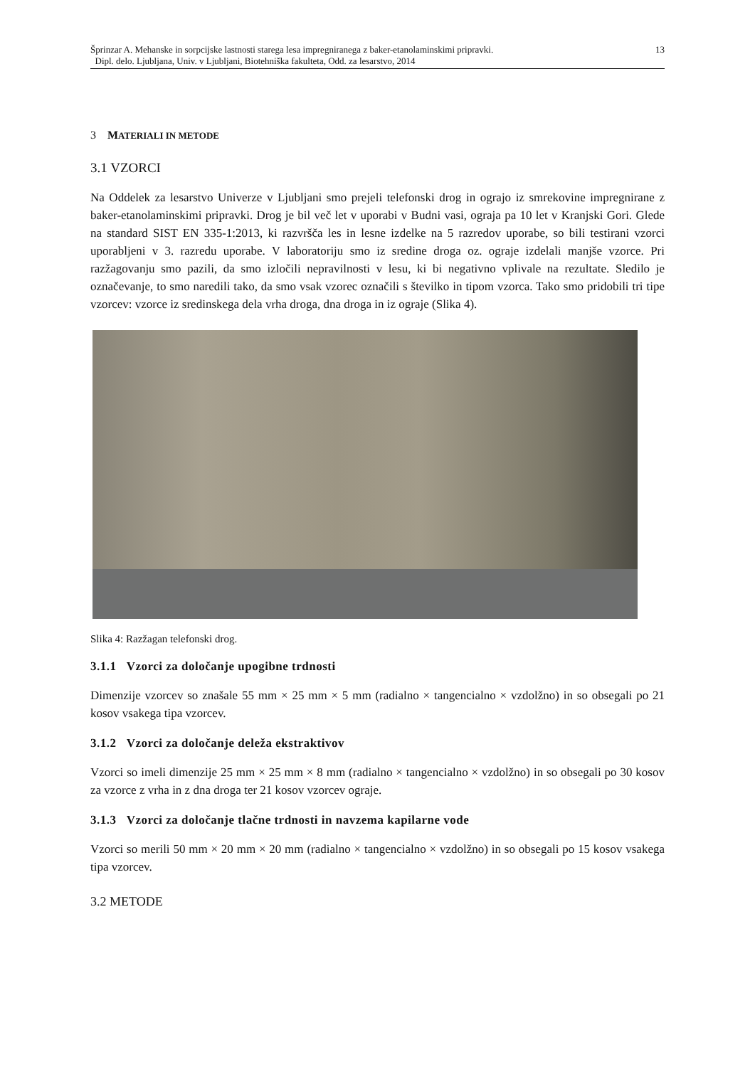Šprinzar A. Mehanske in sorpcijske lastnosti starega lesa impregniranega z baker-etanolaminskimi pripravki.
Dipl. delo. Ljubljana, Univ. v Ljubljani, Biotehniška fakulteta, Odd. za lesarstvo, 2014
13
3 MATERIALI IN METODE
3.1 VZORCI
Na Oddelek za lesarstvo Univerze v Ljubljani smo prejeli telefonski drog in ograjo iz smrekovine impregnirane z baker-etanolaminskimi pripravki. Drog je bil več let v uporabi v Budni vasi, ograja pa 10 let v Kranjski Gori. Glede na standard SIST EN 335-1:2013, ki razvršča les in lesne izdelke na 5 razredov uporabe, so bili testirani vzorci uporabljeni v 3. razredu uporabe. V laboratoriju smo iz sredine droga oz. ograje izdelali manjše vzorce. Pri razžagovanju smo pazili, da smo izločili nepravilnosti v lesu, ki bi negativno vplivale na rezultate. Sledilo je označevanje, to smo naredili tako, da smo vsak vzorec označili s številko in tipom vzorca. Tako smo pridobili tri tipe vzorcev: vzorce iz sredinskega dela vrha droga, dna droga in iz ograje (Slika 4).
Slika 4: Razžagan telefonski drog.
3.1.1 Vzorci za določanje upogibne trdnosti
Dimenzije vzorcev so znašale 55 mm × 25 mm × 5 mm (radialno × tangencialno × vzdolžno) in so obsegali po 21 kosov vsakega tipa vzorcev.
3.1.2 Vzorci za določanje deleža ekstraktivov
Vzorci so imeli dimenzije 25 mm × 25 mm × 8 mm (radialno × tangencialno × vzdolžno) in so obsegali po 30 kosov za vzorce z vrha in z dna droga ter 21 kosov vzorcev ograje.
3.1.3 Vzorci za določanje tlačne trdnosti in navzema kapilarne vode
Vzorci so merili 50 mm × 20 mm × 20 mm (radialno × tangencialno × vzdolžno) in so obsegali po 15 kosov vsakega tipa vzorcev.
3.2 METODE